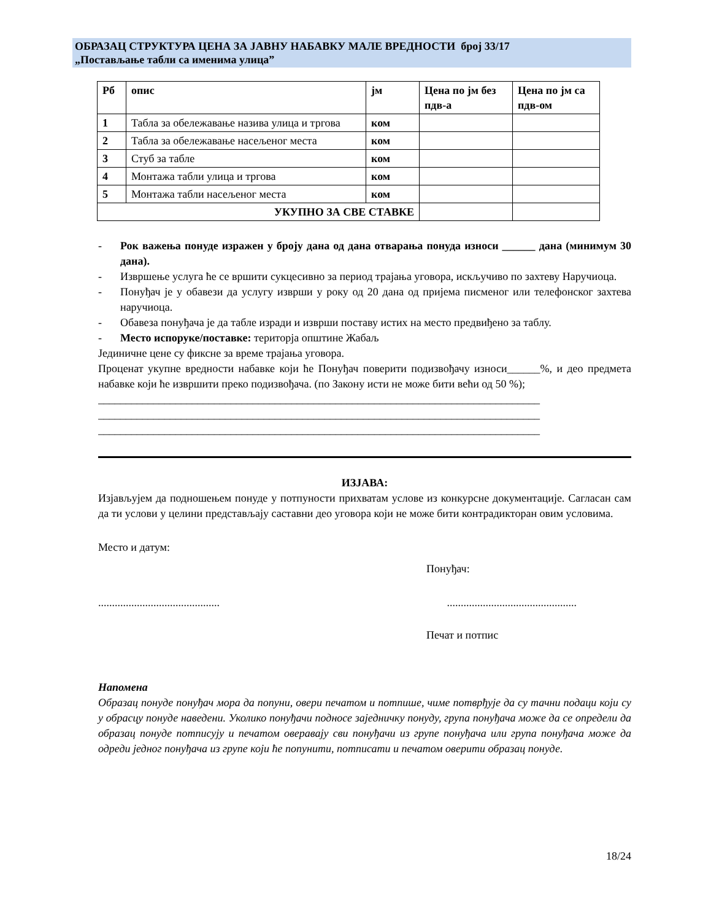ОБРАЗАЦ СТРУКТУРА ЦЕНА ЗА ЈАВНУ НАБАВКУ МАЛЕ ВРЕДНОСТИ број 33/17
„Постављање табли са именима улица”
| Рб | опис | јм | Цена по јм без пдв-а | Цена по јм са пдв-ом |
| --- | --- | --- | --- | --- |
| 1 | Табла за обележавање назива улица и тргова | ком | | |
| 2 | Табла за обележавање насељеног места | ком | | |
| 3 | Стуб за табле | ком | | |
| 4 | Монтажа табли улица и тргова | ком | | |
| 5 | Монтажа табли насељеног места | ком | | |
| УКУПНО ЗА СВЕ СТАВКЕ | | | | |
- Рок важења понуде изражен у броју дана од дана отварања понуда износи ______ дана (минимум 30 дана).
- Извршење услуга ће се вршити сукцесивно за период трајања уговора, искључиво по захтеву Наручиоца.
- Понуђач је у обавези да услугу изврши у року од 20 дана од пријема писменог или телефонског захтева наручиоца.
- Обавеза понуђача је да табле изради и изврши поставу истих на место предвиђено за таблу.
- Место испоруке/поставке: територја општине Жабаљ
Јединичне цене су фиксне за време трајања уговора.
Проценат укупне вредности набавке који ће Понуђач поверити подизвођачу износи______%, и део предмета набавке који ће извршити преко подизвођача. (по Закону исти не може бити већи од 50 %);
________________________________________________________________________________
________________________________________________________________________________
________________________________________________________________________________
ИЗЈАВА:
Изјављујем да подношењем понуде у потпуности прихватам услове из конкурсне документације. Сагласан сам да ти услови у целини представљају саставни део уговора који не може бити контрадикторан овим условима.
Место и датум:
Понуђач:
...........................................................................................
Печат и потпис
Напомена
Образац понуде понуђач мора да попуни, овери печатом и потпише, чиме потврђује да су тачни подаци који су у обрасцу понуде наведени. Уколико понуђачи подносе заједничку понуду, група понуђача може да се определи да образац понуде потписују и печатом оверавају сви понуђачи из групе понуђача или група понуђача може да одреди једног понуђача из групе који ће попунити, потписати и печатом оверити образац понуде.
18/24